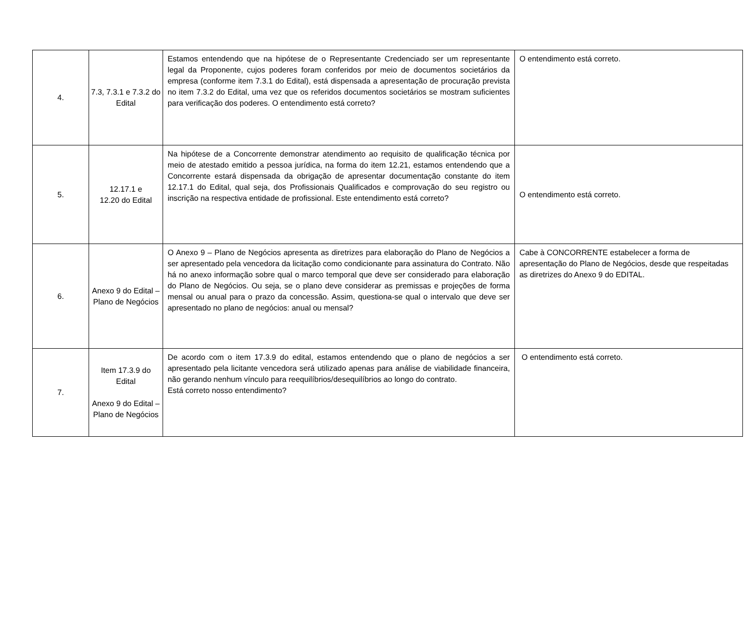| 4. | 7.3, 7.3.1 e 7.3.2 do Edital | Estamos entendendo que na hipótese de o Representante Credenciado ser um representante legal da Proponente, cujos poderes foram conferidos por meio de documentos societários da empresa (conforme item 7.3.1 do Edital), está dispensada a apresentação de procuração prevista no item 7.3.2 do Edital, uma vez que os referidos documentos societários se mostram suficientes para verificação dos poderes. O entendimento está correto? | O entendimento está correto. |
| 5. | 12.17.1 e 12.20 do Edital | Na hipótese de a Concorrente demonstrar atendimento ao requisito de qualificação técnica por meio de atestado emitido a pessoa jurídica, na forma do item 12.21, estamos entendendo que a Concorrente estará dispensada da obrigação de apresentar documentação constante do item 12.17.1 do Edital, qual seja, dos Profissionais Qualificados e comprovação do seu registro ou inscrição na respectiva entidade de profissional. Este entendimento está correto? | O entendimento está correto. |
| 6. | Anexo 9 do Edital – Plano de Negócios | O Anexo 9 – Plano de Negócios apresenta as diretrizes para elaboração do Plano de Negócios a ser apresentado pela vencedora da licitação como condicionante para assinatura do Contrato. Não há no anexo informação sobre qual o marco temporal que deve ser considerado para elaboração do Plano de Negócios. Ou seja, se o plano deve considerar as premissas e projeções de forma mensal ou anual para o prazo da concessão. Assim, questiona-se qual o intervalo que deve ser apresentado no plano de negócios: anual ou mensal? | Cabe à CONCORRENTE estabelecer a forma de apresentação do Plano de Negócios, desde que respeitadas as diretrizes do Anexo 9 do EDITAL. |
| 7. | Item 17.3.9 do Edital Anexo 9 do Edital – Plano de Negócios | De acordo com o item 17.3.9 do edital, estamos entendendo que o plano de negócios a ser apresentado pela licitante vencedora será utilizado apenas para análise de viabilidade financeira, não gerando nenhum vínculo para reequilíbrios/desequilíbrios ao longo do contrato. Está correto nosso entendimento? | O entendimento está correto. |